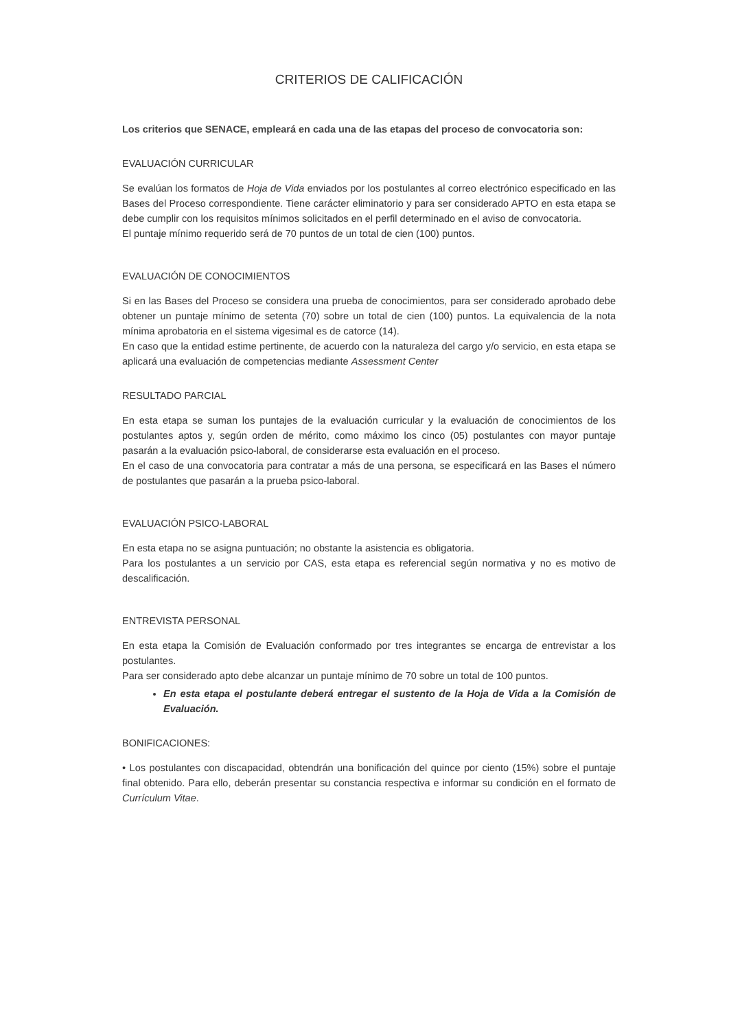CRITERIOS DE CALIFICACIÓN
Los criterios que SENACE, empleará en cada una de las etapas del proceso de convocatoria son:
EVALUACIÓN CURRICULAR
Se evalúan los formatos de Hoja de Vida enviados por los postulantes al correo electrónico especificado en las Bases del Proceso correspondiente. Tiene carácter eliminatorio y para ser considerado APTO en esta etapa se debe cumplir con los requisitos mínimos solicitados en el perfil determinado en el aviso de convocatoria.
El puntaje mínimo requerido será de 70 puntos de un total de cien (100) puntos.
EVALUACIÓN DE CONOCIMIENTOS
Si en las Bases del Proceso se considera una prueba de conocimientos, para ser considerado aprobado debe obtener un puntaje mínimo de setenta (70) sobre un total de cien (100) puntos. La equivalencia de la nota mínima aprobatoria en el sistema vigesimal es de catorce (14).
En caso que la entidad estime pertinente, de acuerdo con la naturaleza del cargo y/o servicio, en esta etapa se aplicará una evaluación de competencias mediante Assessment Center
RESULTADO PARCIAL
En esta etapa se suman los puntajes de la evaluación curricular y la evaluación de conocimientos de los postulantes aptos y, según orden de mérito, como máximo los cinco (05) postulantes con mayor puntaje pasarán a la evaluación psico-laboral, de considerarse esta evaluación en el proceso.
En el caso de una convocatoria para contratar a más de una persona, se especificará en las Bases el número de postulantes que pasarán a la prueba psico-laboral.
EVALUACIÓN PSICO-LABORAL
En esta etapa no se asigna puntuación; no obstante la asistencia es obligatoria.
Para los postulantes a un servicio por CAS, esta etapa es referencial según normativa y no es motivo de descalificación.
ENTREVISTA PERSONAL
En esta etapa la Comisión de Evaluación conformado por tres integrantes se encarga de entrevistar a los postulantes.
Para ser considerado apto debe alcanzar un puntaje mínimo de 70 sobre un total de 100 puntos.
En esta etapa el postulante deberá entregar el sustento de la Hoja de Vida a la Comisión de Evaluación.
BONIFICACIONES:
• Los postulantes con discapacidad, obtendrán una bonificación del quince por ciento (15%) sobre el puntaje final obtenido. Para ello, deberán presentar su constancia respectiva e informar su condición en el formato de Currículum Vitae.